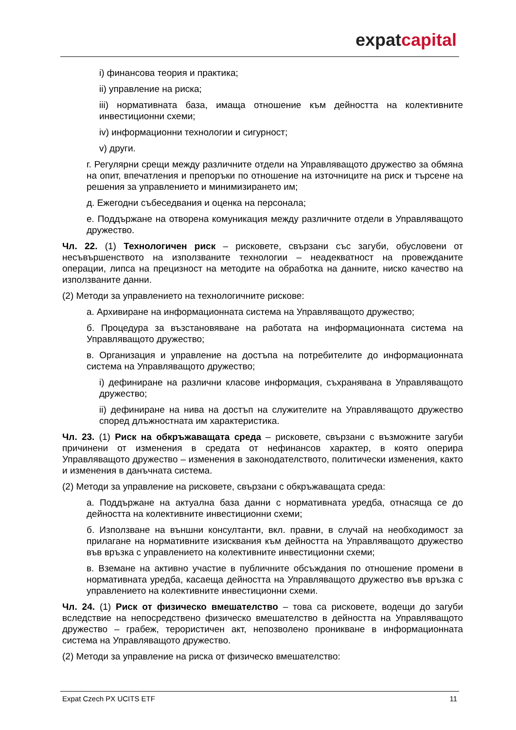expat capital
i) финансова теория и практика;
ii) управление на риска;
iii) нормативната база, имаща отношение към дейността на колективните инвестиционни схеми;
iv) информационни технологии и сигурност;
v) други.
г. Регулярни срещи между различните отдели на Управляващото дружество за обмяна на опит, впечатления и препоръки по отношение на източниците на риск и търсене на решения за управлението и минимизирането им;
д. Ежегодни събеседвания и оценка на персонала;
е. Поддържане на отворена комуникация между различните отдели в Управляващото дружество.
Чл. 22. (1) Технологичен риск – рисковете, свързани със загуби, обусловени от несъвършенството на използваните технологии – неадекватност на провежданите операции, липса на прецизност на методите на обработка на данните, ниско качество на използваните данни.
(2) Методи за управлението на технологичните рискове:
а. Архивиране на информационната система на Управляващото дружество;
б. Процедура за възстановяване на работата на информационната система на Управляващото дружество;
в. Организация и управление на достъпа на потребителите до информационната система на Управляващото дружество;
i) дефиниране на различни класове информация, съхранявана в Управляващото дружество;
ii) дефиниране на нива на достъп на служителите на Управляващото дружество според длъжностната им характеристика.
Чл. 23. (1) Риск на обкръжаващата среда – рисковете, свързани с възможните загуби причинени от изменения в средата от нефинансов характер, в която оперира Управляващото дружество – изменения в законодателството, политически изменения, както и изменения в данъчната система.
(2) Методи за управление на рисковете, свързани с обкръжаващата среда:
а. Поддържане на актуална база данни с нормативната уредба, отнасяща се до дейността на колективните инвестиционни схеми;
б. Използване на външни консултанти, вкл. правни, в случай на необходимост за прилагане на нормативните изисквания към дейността на Управляващото дружество във връзка с управлението на колективните инвестиционни схеми;
в. Вземане на активно участие в публичните обсъждания по отношение промени в нормативната уредба, касаеща дейността на Управляващото дружество във връзка с управлението на колективните инвестиционни схеми.
Чл. 24. (1) Риск от физическо вмешателство – това са рисковете, водещи до загуби вследствие на непосредствено физическо вмешателство в дейността на Управляващото дружество – грабеж, терористичен акт, непозволено проникване в информационната система на Управляващото дружество.
(2) Методи за управление на риска от физическо вмешателство:
Expat Czech PX UCITS ETF 11